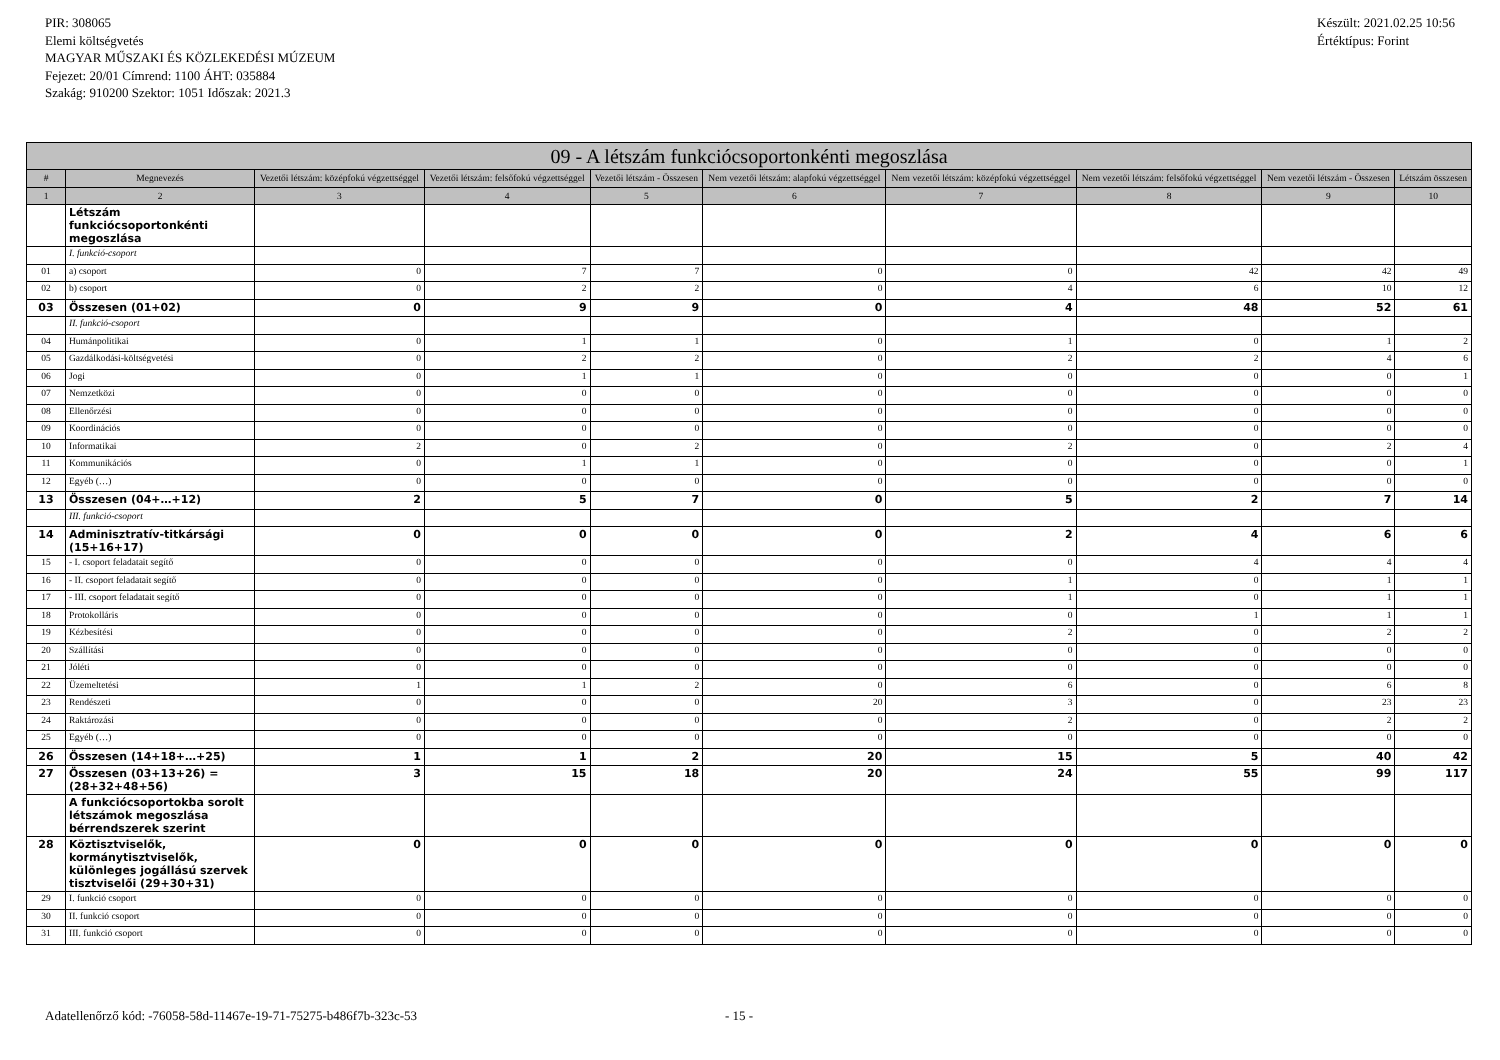PIR: 308065
Elemi költségvetés
MAGYAR MŰSZAKI ÉS KÖZLEKEDÉSI MÚZEUM
Fejezet: 20/01 Címrend: 1100 ÁHT: 035884
Szakág: 910200 Szektor: 1051 Időszak: 2021.3
Készült: 2021.02.25 10:56
Értéktípus: Forint
| 09 - A létszám funkciócsoportonkénti megoszlása | | | | | | | | | |
| --- | --- | --- | --- | --- | --- | --- | --- | --- | --- |
| # | Megnevezés | Vezetői létszám: középfokú végzettséggel | Vezetői létszám: felsőfokú végzettséggel | Vezetői létszám - Összesen | Nem vezetői létszám: alapfokú végzettséggel | Nem vezetői létszám: középfokú végzettséggel | Nem vezetői létszám: felsőfokú végzettséggel | Nem vezetői létszám - Összesen | Létszám összesen |
| 1 | 2 | 3 | 4 | 5 | 6 | 7 | 8 | 9 | 10 |
| | Létszám funkciócsoportonkénti megoszlása | | | | | | | | |
| | I. funkció-csoport | | | | | | | | |
| 01 | a) csoport | 0 | 7 | 7 | 0 | 0 | 42 | 42 | 49 |
| 02 | b) csoport | 0 | 2 | 2 | 0 | 4 | 6 | 10 | 12 |
| 03 | Összesen (01+02) | 0 | 9 | 9 | 0 | 4 | 48 | 52 | 61 |
| | II. funkció-csoport | | | | | | | | |
| 04 | Humánpolitikai | 0 | 1 | 1 | 0 | 1 | 0 | 1 | 2 |
| 05 | Gazdálkodási-költségvetési | 0 | 2 | 2 | 0 | 2 | 2 | 4 | 6 |
| 06 | Jogi | 0 | 1 | 1 | 0 | 0 | 0 | 0 | 1 |
| 07 | Nemzetközi | 0 | 0 | 0 | 0 | 0 | 0 | 0 | 0 |
| 08 | Ellenőrzési | 0 | 0 | 0 | 0 | 0 | 0 | 0 | 0 |
| 09 | Koordinációs | 0 | 0 | 0 | 0 | 0 | 0 | 0 | 0 |
| 10 | Informatikai | 2 | 0 | 2 | 0 | 2 | 0 | 2 | 4 |
| 11 | Kommunikációs | 0 | 1 | 1 | 0 | 0 | 0 | 0 | 1 |
| 12 | Egyéb (…) | 0 | 0 | 0 | 0 | 0 | 0 | 0 | 0 |
| 13 | Összesen (04+…+12) | 2 | 5 | 7 | 0 | 5 | 2 | 7 | 14 |
| | III. funkció-csoport | | | | | | | | |
| 14 | Adminisztratív-titkársági (15+16+17) | 0 | 0 | 0 | 0 | 2 | 4 | 6 | 6 |
| 15 | - I. csoport feladatait segítő | 0 | 0 | 0 | 0 | 0 | 4 | 4 | 4 |
| 16 | - II. csoport feladatait segítő | 0 | 0 | 0 | 0 | 1 | 0 | 1 | 1 |
| 17 | - III. csoport feladatait segítő | 0 | 0 | 0 | 0 | 1 | 0 | 1 | 1 |
| 18 | Protokolláris | 0 | 0 | 0 | 0 | 0 | 1 | 1 | 1 |
| 19 | Kézbesítési | 0 | 0 | 0 | 0 | 2 | 0 | 2 | 2 |
| 20 | Szállítási | 0 | 0 | 0 | 0 | 0 | 0 | 0 | 0 |
| 21 | Jóléti | 0 | 0 | 0 | 0 | 0 | 0 | 0 | 0 |
| 22 | Üzemeltetési | 1 | 1 | 2 | 0 | 6 | 0 | 6 | 8 |
| 23 | Rendészeti | 0 | 0 | 0 | 20 | 3 | 0 | 23 | 23 |
| 24 | Raktározási | 0 | 0 | 0 | 0 | 2 | 0 | 2 | 2 |
| 25 | Egyéb (…) | 0 | 0 | 0 | 0 | 0 | 0 | 0 | 0 |
| 26 | Összesen (14+18+…+25) | 1 | 1 | 2 | 20 | 15 | 5 | 40 | 42 |
| 27 | Összesen (03+13+26) = (28+32+48+56) | 3 | 15 | 18 | 20 | 24 | 55 | 99 | 117 |
| | A funkciócsoportokba sorolt létszámok megoszlása bérrendszerek szerint | | | | | | | | |
| 28 | Köztisztviselők, kormánytisztviselők, különleges jogállású szervek tisztviselői (29+30+31) | 0 | 0 | 0 | 0 | 0 | 0 | 0 | 0 |
| 29 | I. funkció csoport | 0 | 0 | 0 | 0 | 0 | 0 | 0 | 0 |
| 30 | II. funkció csoport | 0 | 0 | 0 | 0 | 0 | 0 | 0 | 0 |
| 31 | III. funkció csoport | 0 | 0 | 0 | 0 | 0 | 0 | 0 | 0 |
Adatellenőrző kód: -76058-58d-11467e-19-71-75275-b486f7b-323c-53
- 15 -